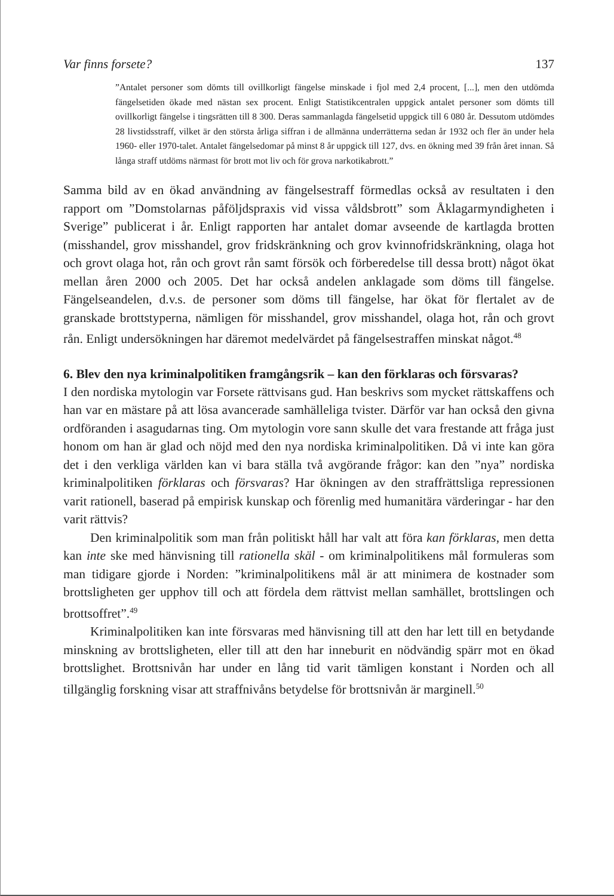Var finns forsete? 137
”Antalet personer som dömts till ovillkorligt fängelse minskade i fjol med 2,4 procent, [...], men den utdömda fängelsetiden ökade med nästan sex procent. Enligt Statistikcentralen uppgick antalet personer som dömts till ovillkorligt fängelse i tingsrätten till 8 300. Deras sammanlagda fängelsetid uppgick till 6 080 år. Dessutom utdömdes 28 livstidsstraff, vilket är den största årliga siffran i de allmänna underrätterna sedan år 1932 och fler än under hela 1960- eller 1970-talet. Antalet fängelsedomar på minst 8 år uppgick till 127, dvs. en ökning med 39 från året innan. Så långa straff utdöms närmast för brott mot liv och för grova narkotikabrott.”
Samma bild av en ökad användning av fängelsestraff förmedlas också av resultaten i den rapport om ”Domstolarnas påföljdspraxis vid vissa våldsbrott” som Åklagarmyndigheten i Sverige” publicerat i år. Enligt rapporten har antalet domar avseende de kartlagda brotten (misshandel, grov misshandel, grov fridskränkning och grov kvinnofridskränkning, olaga hot och grovt olaga hot, rån och grovt rån samt försök och förberedelse till dessa brott) något ökat mellan åren 2000 och 2005. Det har också andelen anklagade som döms till fängelse. Fängelseandelen, d.v.s. de personer som döms till fängelse, har ökat för flertalet av de granskade brottstyperna, nämligen för misshandel, grov misshandel, olaga hot, rån och grovt rån. Enligt undersökningen har däremot medelvärdet på fängelsestraffen minskat något.<sup>48</sup>
6. Blev den nya kriminalpolitiken framgångsrik – kan den förklaras och försvaras?
I den nordiska mytologin var Forsete rättvisans gud. Han beskrivs som mycket rättskaffens och han var en mästare på att lösa avancerade samhälleliga tvister. Därför var han också den givna ordföranden i asagudarnas ting. Om mytologin vore sann skulle det vara frestande att fråga just honom om han är glad och nöjd med den nya nordiska kriminalpolitiken. Då vi inte kan göra det i den verkliga världen kan vi bara ställa två avgörande frågor: kan den ”nya” nordiska kriminalpolitiken förklaras och försvaras? Har ökningen av den straffrättsliga repressionen varit rationell, baserad på empirisk kunskap och förenlig med humanitära värderingar - har den varit rättvis?
Den kriminalpolitik som man från politiskt håll har valt att föra kan förklaras, men detta kan inte ske med hänvisning till rationella skäl - om kriminalpolitikens mål formuleras som man tidigare gjorde i Norden: ”kriminalpolitikens mål är att minimera de kostnader som brottsligheten ger upphov till och att fördela dem rättvist mellan samhället, brottslingen och brottsoffret”.<sup>49</sup>
Kriminalpolitiken kan inte försvaras med hänvisning till att den har lett till en betydande minskning av brottsligheten, eller till att den har inneburit en nödvändig spärr mot en ökad brottslighet. Brottsnivån har under en lång tid varit tämligen konstant i Norden och all tillgänglig forskning visar att straffnivåns betydelse för brottsnivån är marginell.<sup>50</sup>